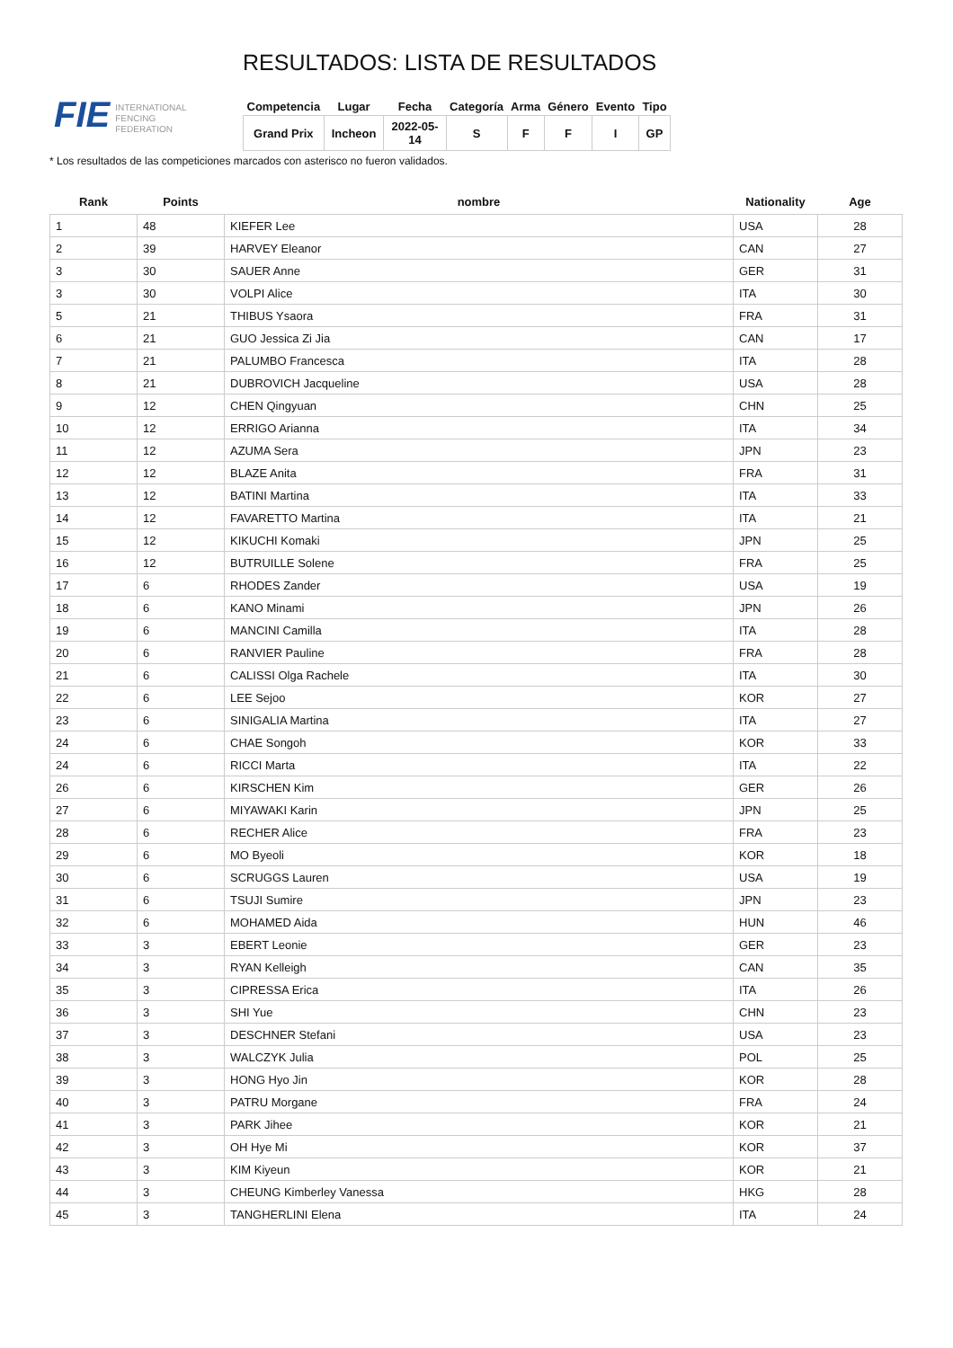FIE INTERNATIONAL
FENCING
FEDERATION
RESULTADOS: LISTA DE RESULTADOS
| Competencia | Lugar | Fecha | Categoría | Arma | Género | Evento | Tipo |
| --- | --- | --- | --- | --- | --- | --- | --- |
| Grand Prix | Incheon | 2022-05- 14 | S | F | F | I | GP |
* Los resultados de las competiciones marcados con asterisco no fueron validados.
| Rank | Points | nombre | Nationality | Age |
| --- | --- | --- | --- | --- |
| 1 | 48 | KIEFER Lee | USA | 28 |
| 2 | 39 | HARVEY Eleanor | CAN | 27 |
| 3 | 30 | SAUER Anne | GER | 31 |
| 3 | 30 | VOLPI Alice | ITA | 30 |
| 5 | 21 | THIBUS Ysaora | FRA | 31 |
| 6 | 21 | GUO Jessica Zi Jia | CAN | 17 |
| 7 | 21 | PALUMBO Francesca | ITA | 28 |
| 8 | 21 | DUBROVICH Jacqueline | USA | 28 |
| 9 | 12 | CHEN Qingyuan | CHN | 25 |
| 10 | 12 | ERRIGO Arianna | ITA | 34 |
| 11 | 12 | AZUMA Sera | JPN | 23 |
| 12 | 12 | BLAZE Anita | FRA | 31 |
| 13 | 12 | BATINI Martina | ITA | 33 |
| 14 | 12 | FAVARETTO Martina | ITA | 21 |
| 15 | 12 | KIKUCHI Komaki | JPN | 25 |
| 16 | 12 | BUTRUILLE Solene | FRA | 25 |
| 17 | 6 | RHODES Zander | USA | 19 |
| 18 | 6 | KANO Minami | JPN | 26 |
| 19 | 6 | MANCINI Camilla | ITA | 28 |
| 20 | 6 | RANVIER Pauline | FRA | 28 |
| 21 | 6 | CALISSI Olga Rachele | ITA | 30 |
| 22 | 6 | LEE Sejoo | KOR | 27 |
| 23 | 6 | SINIGALIA Martina | ITA | 27 |
| 24 | 6 | CHAE Songoh | KOR | 33 |
| 24 | 6 | RICCI Marta | ITA | 22 |
| 26 | 6 | KIRSCHEN Kim | GER | 26 |
| 27 | 6 | MIYAWAKI Karin | JPN | 25 |
| 28 | 6 | RECHER Alice | FRA | 23 |
| 29 | 6 | MO Byeoli | KOR | 18 |
| 30 | 6 | SCRUGGS Lauren | USA | 19 |
| 31 | 6 | TSUJI Sumire | JPN | 23 |
| 32 | 6 | MOHAMED Aida | HUN | 46 |
| 33 | 3 | EBERT Leonie | GER | 23 |
| 34 | 3 | RYAN Kelleigh | CAN | 35 |
| 35 | 3 | CIPRESSA Erica | ITA | 26 |
| 36 | 3 | SHI Yue | CHN | 23 |
| 37 | 3 | DESCHNER Stefani | USA | 23 |
| 38 | 3 | WALCZYK Julia | POL | 25 |
| 39 | 3 | HONG Hyo Jin | KOR | 28 |
| 40 | 3 | PATRU Morgane | FRA | 24 |
| 41 | 3 | PARK Jihee | KOR | 21 |
| 42 | 3 | OH Hye Mi | KOR | 37 |
| 43 | 3 | KIM Kiyeun | KOR | 21 |
| 44 | 3 | CHEUNG Kimberley Vanessa | HKG | 28 |
| 45 | 3 | TANGHERLINI Elena | ITA | 24 |